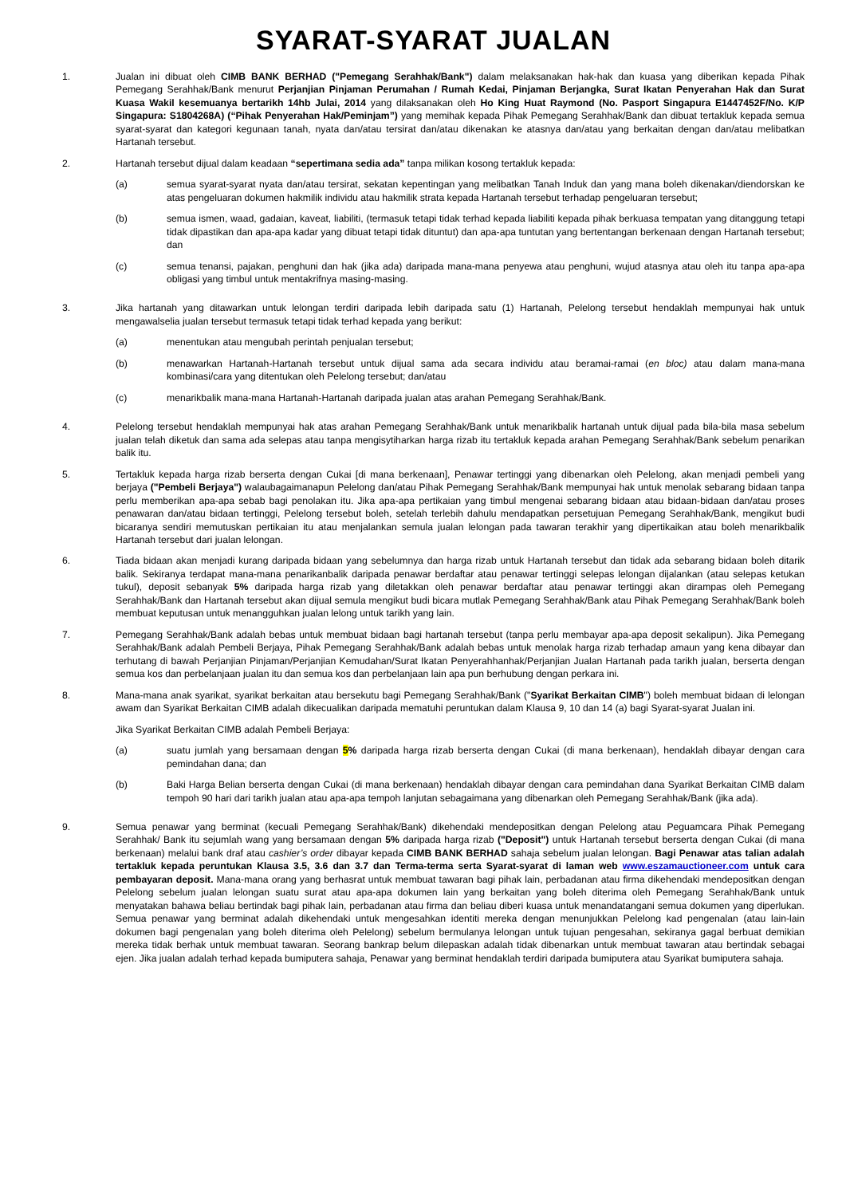SYARAT-SYARAT JUALAN
1. Jualan ini dibuat oleh CIMB BANK BERHAD ("Pemegang Serahhak/Bank") dalam melaksanakan hak-hak dan kuasa yang diberikan kepada Pihak Pemegang Serahhak/Bank menurut Perjanjian Pinjaman Perumahan / Rumah Kedai, Pinjaman Berjangka, Surat Ikatan Penyerahan Hak dan Surat Kuasa Wakil kesemuanya bertarikh 14hb Julai, 2014 yang dilaksanakan oleh Ho King Huat Raymond (No. Pasport Singapura E1447452F/No. K/P Singapura: S1804268A) (“Pihak Penyerahan Hak/Peminjam”) yang memihak kepada Pihak Pemegang Serahhak/Bank dan dibuat tertakluk kepada semua syarat-syarat dan kategori kegunaan tanah, nyata dan/atau tersirat dan/atau dikenakan ke atasnya dan/atau yang berkaitan dengan dan/atau melibatkan Hartanah tersebut.
2. Hartanah tersebut dijual dalam keadaan “sepertimana sedia ada” tanpa milikan kosong tertakluk kepada:
(a) semua syarat-syarat nyata dan/atau tersirat, sekatan kepentingan yang melibatkan Tanah Induk dan yang mana boleh dikenakan/diendorskan ke atas pengeluaran dokumen hakmilik individu atau hakmilik strata kepada Hartanah tersebut terhadap pengeluaran tersebut;
(b) semua ismen, waad, gadaian, kaveat, liabiliti, (termasuk tetapi tidak terhad kepada liabiliti kepada pihak berkuasa tempatan yang ditanggung tetapi tidak dipastikan dan apa-apa kadar yang dibuat tetapi tidak dituntut) dan apa-apa tuntutan yang bertentangan berkenaan dengan Hartanah tersebut; dan
(c) semua tenansi, pajakan, penghuni dan hak (jika ada) daripada mana-mana penyewa atau penghuni, wujud atasnya atau oleh itu tanpa apa-apa obligasi yang timbul untuk mentakrifnya masing-masing.
3. Jika hartanah yang ditawarkan untuk lelongan terdiri daripada lebih daripada satu (1) Hartanah, Pelelong tersebut hendaklah mempunyai hak untuk mengawalselia jualan tersebut termasuk tetapi tidak terhad kepada yang berikut:
(a) menentukan atau mengubah perintah penjualan tersebut;
(b) menawarkan Hartanah-Hartanah tersebut untuk dijual sama ada secara individu atau beramai-ramai (en bloc) atau dalam mana-mana kombinasi/cara yang ditentukan oleh Pelelong tersebut; dan/atau
(c) menarikbalik mana-mana Hartanah-Hartanah daripada jualan atas arahan Pemegang Serahhak/Bank.
4. Pelelong tersebut hendaklah mempunyai hak atas arahan Pemegang Serahhak/Bank untuk menarikbalik hartanah untuk dijual pada bila-bila masa sebelum jualan telah diketuk dan sama ada selepas atau tanpa mengisytiharkan harga rizab itu tertakluk kepada arahan Pemegang Serahhak/Bank sebelum penarikan balik itu.
5. Tertakluk kepada harga rizab berserta dengan Cukai [di mana berkenaan], Penawar tertinggi yang dibenarkan oleh Pelelong, akan menjadi pembeli yang berjaya ("Pembeli Berjaya") walaubagaimanapun Pelelong dan/atau Pihak Pemegang Serahhak/Bank mempunyai hak untuk menolak sebarang bidaan tanpa perlu memberikan apa-apa sebab bagi penolakan itu. Jika apa-apa pertikaian yang timbul mengenai sebarang bidaan atau bidaan-bidaan dan/atau proses penawaran dan/atau bidaan tertinggi, Pelelong tersebut boleh, setelah terlebih dahulu mendapatkan persetujuan Pemegang Serahhak/Bank, mengikut budi bicaranya sendiri memutuskan pertikaian itu atau menjalankan semula jualan lelongan pada tawaran terakhir yang dipertikaikan atau boleh menarikbalik Hartanah tersebut dari jualan lelongan.
6. Tiada bidaan akan menjadi kurang daripada bidaan yang sebelumnya dan harga rizab untuk Hartanah tersebut dan tidak ada sebarang bidaan boleh ditarik balik. Sekiranya terdapat mana-mana penarikanbalik daripada penawar berdaftar atau penawar tertinggi selepas lelongan dijalankan (atau selepas ketukan tukul), deposit sebanyak 5% daripada harga rizab yang diletakkan oleh penawar berdaftar atau penawar tertinggi akan dirampas oleh Pemegang Serahhak/Bank dan Hartanah tersebut akan dijual semula mengikut budi bicara mutlak Pemegang Serahhak/Bank atau Pihak Pemegang Serahhak/Bank boleh membuat keputusan untuk menangguhkan jualan lelong untuk tarikh yang lain.
7. Pemegang Serahhak/Bank adalah bebas untuk membuat bidaan bagi hartanah tersebut (tanpa perlu membayar apa-apa deposit sekalipun). Jika Pemegang Serahhak/Bank adalah Pembeli Berjaya, Pihak Pemegang Serahhak/Bank adalah bebas untuk menolak harga rizab terhadap amaun yang kena dibayar dan terhutang di bawah Perjanjian Pinjaman/Perjanjian Kemudahan/Surat Ikatan Penyerahhanhak/Perjanjian Jualan Hartanah pada tarikh jualan, berserta dengan semua kos dan perbelanjaan jualan itu dan semua kos dan perbelanjaan lain apa pun berhubung dengan perkara ini.
8. Mana-mana anak syarikat, syarikat berkaitan atau bersekutu bagi Pemegang Serahhak/Bank ("Syarikat Berkaitan CIMB") boleh membuat bidaan di lelongan awam dan Syarikat Berkaitan CIMB adalah dikecualikan daripada mematuhi peruntukan dalam Klausa 9, 10 dan 14 (a) bagi Syarat-syarat Jualan ini.
Jika Syarikat Berkaitan CIMB adalah Pembeli Berjaya:
(a) suatu jumlah yang bersamaan dengan 5% daripada harga rizab berserta dengan Cukai (di mana berkenaan), hendaklah dibayar dengan cara pemindahan dana; dan
(b) Baki Harga Belian berserta dengan Cukai (di mana berkenaan) hendaklah dibayar dengan cara pemindahan dana Syarikat Berkaitan CIMB dalam tempoh 90 hari dari tarikh jualan atau apa-apa tempoh lanjutan sebagaimana yang dibenarkan oleh Pemegang Serahhak/Bank (jika ada).
9. Semua penawar yang berminat (kecuali Pemegang Serahhak/Bank) dikehendaki mendepositkan dengan Pelelong atau Peguamcara Pihak Pemegang Serahhak/ Bank itu sejumlah wang yang bersamaan dengan 5% daripada harga rizab ("Deposit") untuk Hartanah tersebut berserta dengan Cukai (di mana berkenaan) melalui bank draf atau cashier’s order dibayar kepada CIMB BANK BERHAD sahaja sebelum jualan lelongan. Bagi Penawar atas talian adalah tertakluk kepada peruntukan Klausa 3.5, 3.6 dan 3.7 dan Terma-terma serta Syarat-syarat di laman web www.eszamauctioneer.com untuk cara pembayaran deposit. Mana-mana orang yang berhasrat untuk membuat tawaran bagi pihak lain, perbadanan atau firma dikehendaki mendepositkan dengan Pelelong sebelum jualan lelongan suatu surat atau apa-apa dokumen lain yang berkaitan yang boleh diterima oleh Pemegang Serahhak/Bank untuk menyatakan bahawa beliau bertindak bagi pihak lain, perbadanan atau firma dan beliau diberi kuasa untuk menandatangani semua dokumen yang diperlukan. Semua penawar yang berminat adalah dikehendaki untuk mengesahkan identiti mereka dengan menunjukkan Pelelong kad pengenalan (atau lain-lain dokumen bagi pengenalan yang boleh diterima oleh Pelelong) sebelum bermulanya lelongan untuk tujuan pengesahan, sekiranya gagal berbuat demikian mereka tidak berhak untuk membuat tawaran. Seorang bankrap belum dilepaskan adalah tidak dibenarkan untuk membuat tawaran atau bertindak sebagai ejen. Jika jualan adalah terhad kepada bumiputera sahaja, Penawar yang berminat hendaklah terdiri daripada bumiputera atau Syarikat bumiputera sahaja.